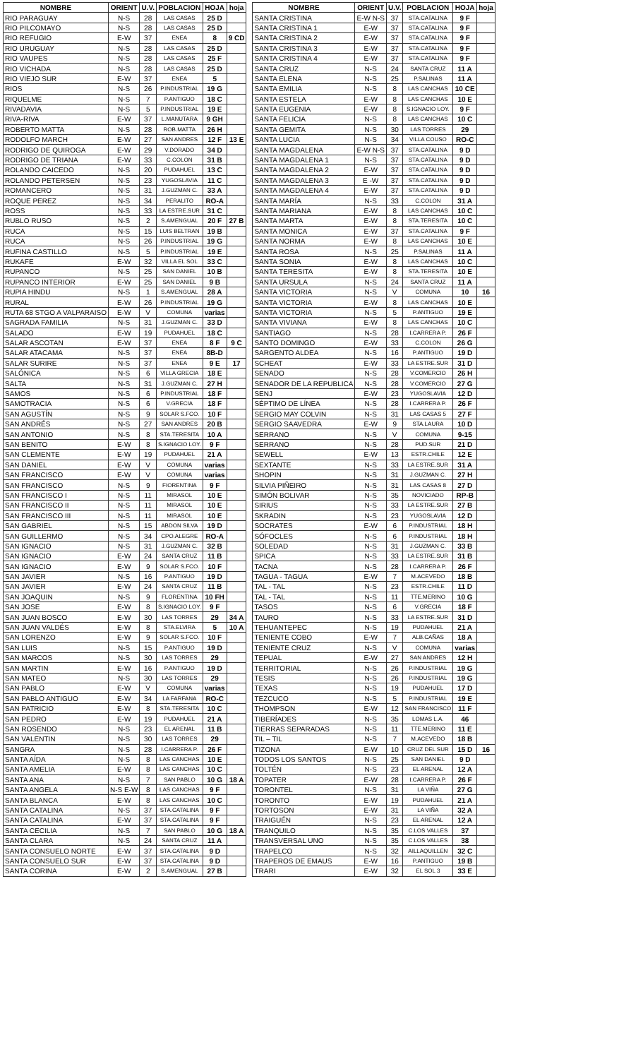| NOMBRE | ORIENT | U.V. | POBLACION | HOJA | hoja |
| --- | --- | --- | --- | --- | --- |
| RIO PARAGUAY | N-S | 28 | LAS CASAS | 25 D | |
| RIO PILCOMAYO | N-S | 28 | LAS CASAS | 25 D | |
| RIO REFUGIO | E-W | 37 | ENEA | 8 | 9 CD |
| RIO URUGUAY | N-S | 28 | LAS CASAS | 25 D | |
| RIO VAUPES | N-S | 28 | LAS CASAS | 25 F | |
| RIO VICHADA | N-S | 28 | LAS CASAS | 25 D | |
| RIO VIEJO SUR | E-W | 37 | ENEA | 5 | |
| RIOS | N-S | 26 | P.INDUSTRIAL | 19 G | |
| RIQUELME | N-S | 7 | P.ANTIGUO | 18 C | |
| RIVADAVIA | N-S | 5 | P.INDUSTRIAL | 19 E | |
| RIVA-RIVA | E-W | 37 | L.MANUTARA | 9 GH | |
| ROBERTO MATTA | N-S | 28 | ROB.MATTA | 26 H | |
| RODOLFO MARCH | E-W | 27 | SAN ANDRES | 12 F | 13 E |
| RODRIGO DE QUIROGA | E-W | 29 | V.DORADO | 34 D | |
| RODRIGO DE TRIANA | E-W | 33 | C.COLON | 31 B | |
| ROLANDO CAICEDO | N-S | 20 | PUDAHUEL | 13 C | |
| ROLANDO PETERSEN | N-S | 23 | YUGOSLAVIA | 11 C | |
| ROMANCERO | N-S | 31 | J.GUZMAN C. | 33 A | |
| ROQUE PEREZ | N-S | 34 | PERALITO | RO-A | |
| ROSS | N-S | 33 | LA ESTRE.SUR | 31 C | |
| RUBLO RUSO | N-S | 2 | S.AMENGUAL | 20 F | 27 B |
| RUCA | N-S | 15 | LUIS BELTRAN | 19 B | |
| RUCA | N-S | 26 | P.INDUSTRIAL | 19 G | |
| RUFINA CASTILLO | N-S | 5 | P.INDUSTRIAL | 19 E | |
| RUKAFE | E-W | 32 | VILLA EL SOL | 33 C | |
| RUPANCO | N-S | 25 | SAN DANIEL | 10 B | |
| RUPANCO INTERIOR | E-W | 25 | SAN DANIEL | 9 B | |
| RUPIA HINDU | N-S | 1 | S.AMENGUAL | 28 A | |
| RURAL | E-W | 26 | P.INDUSTRIAL | 19 G | |
| RUTA 68 STGO A VALPARAISO | E-W | V | COMUNA | varias | |
| SAGRADA FAMILIA | N-S | 31 | J.GUZMAN C. | 33 D | |
| SALADO | E-W | 19 | PUDAHUEL | 18 C | |
| SALAR ASCOTAN | E-W | 37 | ENEA | 8 F | 9 C |
| SALAR ATACAMA | N-S | 37 | ENEA | 8B-D | |
| SALAR SURIRE | N-S | 37 | ENEA | 9 E | 17 |
| SALÓNICA | N-S | 6 | VILLA GRECIA | 18 E | |
| SALTA | N-S | 31 | J.GUZMAN C. | 27 H | |
| SAMOS | N-S | 6 | P.INDUSTRIAL | 18 F | |
| SAMOTRACIA | N-S | 6 | V.GRECIA | 18 F | |
| SAN AGUSTÍN | N-S | 9 | SOLAR S.FCO. | 10 F | |
| SAN ANDRÉS | N-S | 27 | SAN ANDRES | 20 B | |
| SAN ANTONIO | N-S | 8 | STA.TERESITA | 10 A | |
| SAN BENITO | E-W | 8 | S.IGNACIO LOY. | 9 F | |
| SAN CLEMENTE | E-W | 19 | PUDAHUEL | 21 A | |
| SAN DANIEL | E-W | V | COMUNA | varias | |
| SAN FRANCISCO | E-W | V | COMUNA | varias | |
| SAN FRANCISCO | N-S | 9 | FIORENTINA | 9 F | |
| SAN FRANCISCO I | N-S | 11 | MIRASOL | 10 E | |
| SAN FRANCISCO II | N-S | 11 | MIRASOL | 10 E | |
| SAN FRANCISCO III | N-S | 11 | MIRASOL | 10 E | |
| SAN GABRIEL | N-S | 15 | ABDON SILVA | 19 D | |
| SAN GUILLERMO | N-S | 34 | CPO.ALEGRE | RO-A | |
| SAN IGNACIO | N-S | 31 | J.GUZMAN C. | 32 B | |
| SAN IGNACIO | E-W | 24 | SANTA CRUZ | 11 B | |
| SAN IGNACIO | E-W | 9 | SOLAR S.FCO. | 10 F | |
| SAN JAVIER | N-S | 16 | P.ANTIGUO | 19 D | |
| SAN JAVIER | E-W | 24 | SANTA CRUZ | 11 B | |
| SAN JOAQUIN | N-S | 9 | FLORENTINA | 10 FH | |
| SAN JOSE | E-W | 8 | S.IGNACIO LOY. | 9 F | |
| SAN JUAN BOSCO | E-W | 30 | LAS TORRES | 29 | 34 A |
| SAN JUAN VALDÉS | E-W | 8 | STA.ELVIRA | 5 | 10 A |
| SAN LORENZO | E-W | 9 | SOLAR S.FCO. | 10 F | |
| SAN LUIS | N-S | 15 | P.ANTIGUO | 19 D | |
| SAN MARCOS | N-S | 30 | LAS TORRES | 29 | |
| SAN MARTIN | E-W | 16 | P.ANTIGUO | 19 D | |
| SAN MATEO | N-S | 30 | LAS TORRES | 29 | |
| SAN PABLO | E-W | V | COMUNA | varias | |
| SAN PABLO ANTIGUO | E-W | 34 | LA FARFANA | RO-C | |
| SAN PATRICIO | E-W | 8 | STA.TERESITA | 10 C | |
| SAN PEDRO | E-W | 19 | PUDAHUEL | 21 A | |
| SAN ROSENDO | N-S | 23 | EL ARENAL | 11 B | |
| SAN VALENTIN | N-S | 30 | LAS TORRES | 29 | |
| SANGRA | N-S | 28 | I.CARRERA P. | 26 F | |
| SANTA AÍDA | N-S | 8 | LAS CANCHAS | 10 E | |
| SANTA AMELIA | E-W | 8 | LAS CANCHAS | 10 C | |
| SANTA ANA | N-S | 7 | SAN PABLO | 10 G | 18 A |
| SANTA ANGELA | N-S E-W | 8 | LAS CANCHAS | 9 F | |
| SANTA BLANCA | E-W | 8 | LAS CANCHAS | 10 C | |
| SANTA CATALINA | N-S | 37 | STA.CATALINA | 9 F | |
| SANTA CATALINA | E-W | 37 | STA.CATALINA | 9 F | |
| SANTA CECILIA | N-S | 7 | SAN PABLO | 10 G | 18 A |
| SANTA CLARA | N-S | 24 | SANTA CRUZ | 11 A | |
| SANTA CONSUELO NORTE | E-W | 37 | STA.CATALINA | 9 D | |
| SANTA CONSUELO SUR | E-W | 37 | STA.CATALINA | 9 D | |
| SANTA CORINA | E-W | 2 | S.AMENGUAL | 27 B | |
| NOMBRE | ORIENT | U.V. | POBLACION | HOJA | hoja |
| --- | --- | --- | --- | --- | --- |
| SANTA CRISTINA | E-W N-S | 37 | STA.CATALINA | 9 F | |
| SANTA CRISTINA 1 | E-W | 37 | STA.CATALINA | 9 F | |
| SANTA CRISTINA 2 | E-W | 37 | STA.CATALINA | 9 F | |
| SANTA CRISTINA 3 | E-W | 37 | STA.CATALINA | 9 F | |
| SANTA CRISTINA 4 | E-W | 37 | STA.CATALINA | 9 F | |
| SANTA CRUZ | N-S | 24 | SANTA CRUZ | 11 A | |
| SANTA ELENA | N-S | 25 | P.SALINAS | 11 A | |
| SANTA EMILIA | N-S | 8 | LAS CANCHAS | 10 CE | |
| SANTA ESTELA | E-W | 8 | LAS CANCHAS | 10 E | |
| SANTA EUGENIA | E-W | 8 | S.IGNACIO LOY. | 9 F | |
| SANTA FELICIA | N-S | 8 | LAS CANCHAS | 10 C | |
| SANTA GEMITA | N-S | 30 | LAS TORRES | 29 | |
| SANTA LUCIA | N-S | 34 | VILLA COUSO | RO-C | |
| SANTA MAGDALENA | E-W N-S | 37 | STA.CATALINA | 9 D | |
| SANTA MAGDALENA 1 | N-S | 37 | STA.CATALINA | 9 D | |
| SANTA MAGDALENA 2 | E-W | 37 | STA.CATALINA | 9 D | |
| SANTA MAGDALENA 3 | E -W | 37 | STA.CATALINA | 9 D | |
| SANTA MAGDALENA 4 | E-W | 37 | STA.CATALINA | 9 D | |
| SANTA MARÍA | N-S | 33 | C.COLON | 31 A | |
| SANTA MARIANA | E-W | 8 | LAS CANCHAS | 10 C | |
| SANTA MARTA | E-W | 8 | STA.TERESITA | 10 C | |
| SANTA MONICA | E-W | 37 | STA.CATALINA | 9 F | |
| SANTA NORMA | E-W | 8 | LAS CANCHAS | 10 E | |
| SANTA ROSA | N-S | 25 | P.SALINAS | 11 A | |
| SANTA SONIA | E-W | 8 | LAS CANCHAS | 10 C | |
| SANTA TERESITA | E-W | 8 | STA.TERESITA | 10 E | |
| SANTA URSULA | N-S | 24 | SANTA CRUZ | 11 A | |
| SANTA VICTORIA | N-S | V | COMUNA | 10 | 16 |
| SANTA VICTORIA | E-W | 8 | LAS CANCHAS | 10 E | |
| SANTA VICTORIA | N-S | 5 | P.ANTIGUO | 19 E | |
| SANTA VIVIANA | E-W | 8 | LAS CANCHAS | 10 C | |
| SANTIAGO | N-S | 28 | I.CARRERA P. | 26 F | |
| SANTO DOMINGO | E-W | 33 | C.COLON | 26 G | |
| SARGENTO ALDEA | N-S | 16 | P.ANTIGUO | 19 D | |
| SCHEAT | E-W | 33 | LA ESTRE.SUR | 31 D | |
| SENADO | N-S | 28 | V.COMERCIO | 26 H | |
| SENADOR DE LA REPUBLICA | N-S | 28 | V.COMERCIO | 27 G | |
| SENJ | E-W | 23 | YUGOSLAVIA | 12 D | |
| SÉPTIMO DE LÍNEA | N-S | 28 | I.CARRERA P. | 26 F | |
| SERGIO MAY COLVIN | N-S | 31 | LAS CASAS 5 | 27 F | |
| SERGIO SAAVEDRA | E-W | 9 | STA.LAURA | 10 D | |
| SERRANO | N-S | V | COMUNA | 9-15 | |
| SERRANO | N-S | 28 | PUD.SUR | 21 D | |
| SEWELL | E-W | 13 | ESTR.CHILE | 12 E | |
| SEXTANTE | N-S | 33 | LA ESTRE.SUR | 31 A | |
| SHOPIN | N-S | 31 | J.GUZMAN C. | 27 H | |
| SILVIA PIÑEIRO | N-S | 31 | LAS CASAS 8 | 27 D | |
| SIMÓN BOLIVAR | N-S | 35 | NOVICIADO | RP-B | |
| SIRIUS | N-S | 33 | LA ESTRE.SUR | 27 B | |
| SKRADIN | N-S | 23 | YUGOSLAVIA | 12 D | |
| SOCRATES | E-W | 6 | P.INDUSTRIAL | 18 H | |
| SÓFOCLES | N-S | 6 | P.INDUSTRIAL | 18 H | |
| SOLEDAD | N-S | 31 | J.GUZMAN C. | 33 B | |
| SPICA | N-S | 33 | LA ESTRE.SUR | 31 B | |
| TACNA | N-S | 28 | I.CARRERA P. | 26 F | |
| TAGUA - TAGUA | E-W | 7 | M.ACEVEDO | 18 B | |
| TAL - TAL | N-S | 23 | ESTR.CHILE | 11 D | |
| TAL - TAL | N-S | 11 | TTE.MERINO | 10 G | |
| TASOS | N-S | 6 | V.GRECIA | 18 F | |
| TAURO | N-S | 33 | LA ESTRE.SUR | 31 D | |
| TEHUANTEPEC | N-S | 19 | PUDAHUEL | 21 A | |
| TENIENTE COBO | E-W | 7 | ALB.CAÑAS | 18 A | |
| TENIENTE CRUZ | N-S | V | COMUNA | varias | |
| TEPUAL | E-W | 27 | SAN ANDRES | 12 H | |
| TERRITORIAL | N-S | 26 | P.INDUSTRIAL | 19 G | |
| TESIS | N-S | 26 | P.INDUSTRIAL | 19 G | |
| TEXAS | N-S | 19 | PUDAHUEL | 17 D | |
| TEZCUCO | N-S | 5 | P.INDUSTRIAL | 19 E | |
| THOMPSON | E-W | 12 | SAN FRANCISCO | 11 F | |
| TIBERÍADES | N-S | 35 | LOMAS L.A. | 46 | |
| TIERRAS SEPARADAS | N-S | 11 | TTE.MERINO | 11 E | |
| TIL – TIL | N-S | 7 | M.ACEVEDO | 18 B | |
| TIZONA | E-W | 10 | CRUZ DEL SUR | 15 D | 16 |
| TODOS LOS SANTOS | N-S | 25 | SAN DANIEL | 9 D | |
| TOLTÉN | N-S | 23 | EL ARENAL | 12 A | |
| TOPATER | E-W | 28 | I.CARRERA P. | 26 F | |
| TORONTEL | N-S | 31 | LA VIÑA | 27 G | |
| TORONTO | E-W | 19 | PUDAHUEL | 21 A | |
| TORTOSON | E-W | 31 | LA VIÑA | 32 A | |
| TRAIGUÉN | N-S | 23 | EL ARENAL | 12 A | |
| TRANQUILO | N-S | 35 | C.LOS VALLES | 37 | |
| TRANSVERSAL UNO | N-S | 35 | C.LOS VALLES | 38 | |
| TRAPELCO | N-S | 32 | AILLAQUILLEN | 32 C | |
| TRAPEROS DE EMAUS | E-W | 16 | P.ANTIGUO | 19 B | |
| TRARI | E-W | 32 | EL SOL 3 | 33 E | |